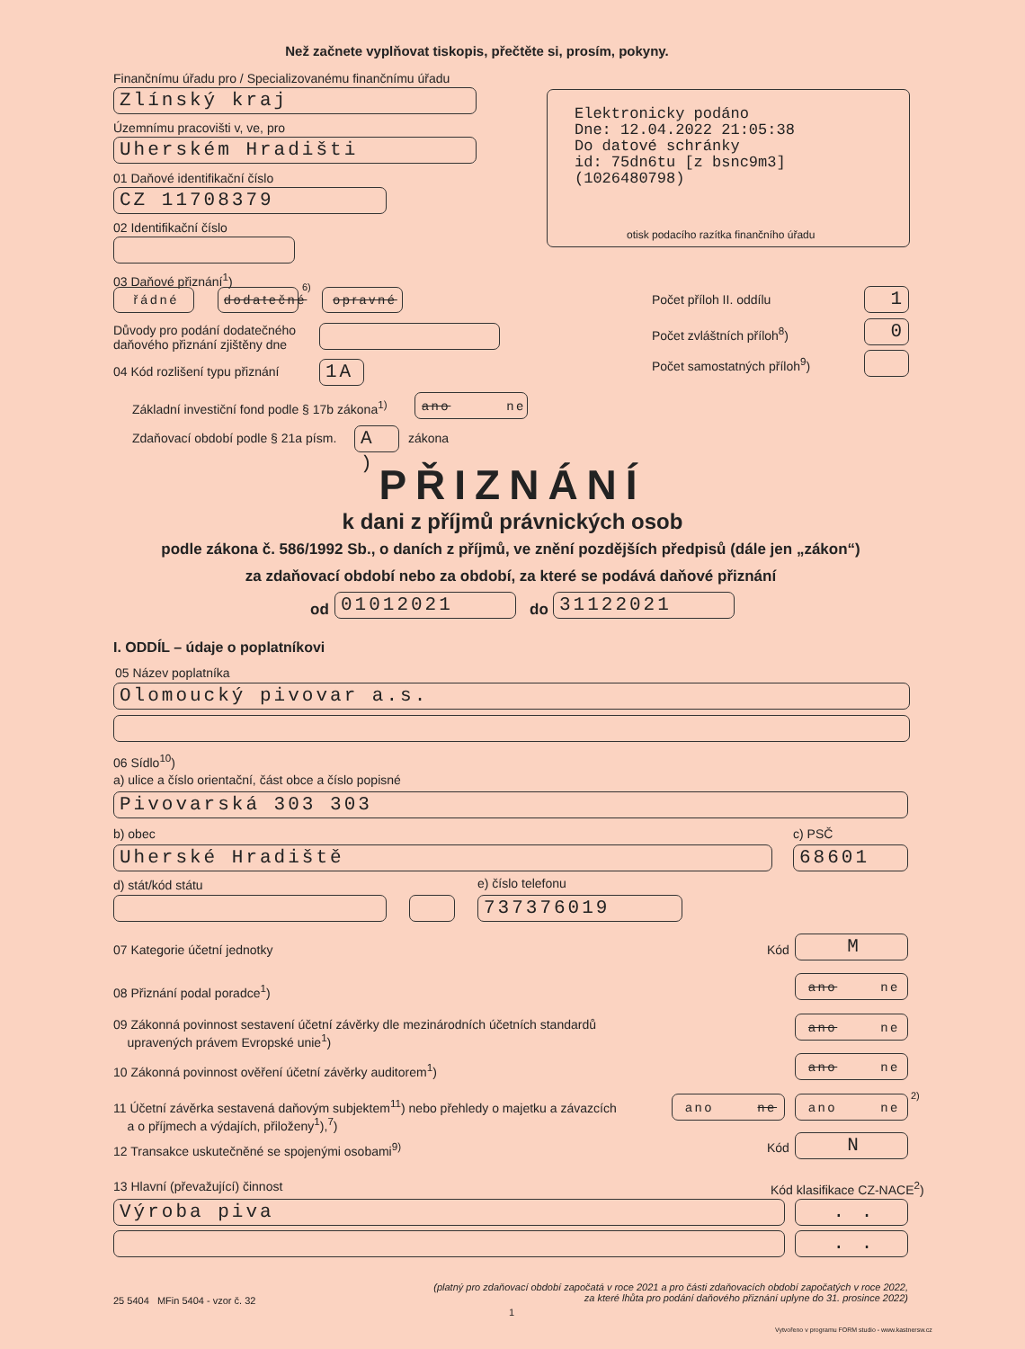Než začnete vyplňovat tiskopis, přečtěte si, prosím, pokyny.
Finančnímu úřadu pro / Specializovanému finančnímu úřadu
Zlínský kraj
Územnímu pracovišti v, ve, pro
Uherském Hradišti
01 Daňové identifikační číslo
CZ 11708379
02 Identifikační číslo
Elektronicky podáno
Dne: 12.04.2022 21:05:38
Do datové schránky
id: 75dn6tu [z bsnc9m3]
(1026480798)
otisk podacího razítka finančního úřadu
03 Daňové přiznání<sup>1</sup>)
řádné
dodatečné
6)
opravné
Důvody pro podání dodatečného
daňového přiznání zjištěny dne
04 Kód rozlišení typu přiznání 1A
Základní investiční fond podle § 17b zákona<sup>1)</sup>
ano ne
Zdaňovací období podle § 21a písm.
A ) zákona
Počet příloh II. oddílu 1
Počet zvláštních příloh<sup>8</sup>) 0
Počet samostatných příloh<sup>9</sup>)
PŘIZNÁNÍ
k dani z příjmů právnických osob
podle zákona č. 586/1992 Sb., o daních z příjmů, ve znění pozdějších předpisů (dále jen „zákon“)
za zdaňovací období nebo za období, za které se podává daňové přiznání
od 01012021 do 31122021
I. ODDÍL – údaje o poplatníkovi
05 Název poplatníka
Olomoucký pivovar a.s.
06 Sídlo<sup>10</sup>)
a) ulice a číslo orientační, část obce a číslo popisné
Pivovarská 303 303
b) obec c) PSČ
Uherské Hradiště 68601
d) stát/kód státu e) číslo telefonu
737376019
07 Kategorie účetní jednotky Kód M
08 Přiznání podal poradce<sup>1</sup>)
ano ne
09 Zákonná povinnost sestavení účetní závěrky dle mezinárodních účetních standardů
upravených právem Evropské unie<sup>1</sup>)
ano ne
10 Zákonná povinnost ověření účetní závěrky auditorem<sup>1</sup>)
ano ne
11 Účetní závěrka sestavená daňovým subjektem<sup>11</sup>) nebo přehledy o majetku a závazcích
a o příjmech a výdajích, přiloženy<sup>1</sup>),<sup>7</sup>)
ano ne
ano ne
2)
12 Transakce uskutečněné se spojenými osobami<sup>9)</sup>
Kód N
13 Hlavní (převažující) činnost
Kód klasifikace CZ-NACE<sup>2</sup>)
Výroba piva . .
. .
25 5404 MFin 5404 - vzor č. 32
(platný pro zdaňovací období započatá v roce 2021 a pro části zdaňovacích období započatých v roce 2022,
za které lhůta pro podání daňového přiznání uplyne do 31. prosince 2022)
1
Vytvořeno v programu FORM studio - www.kastnersw.cz